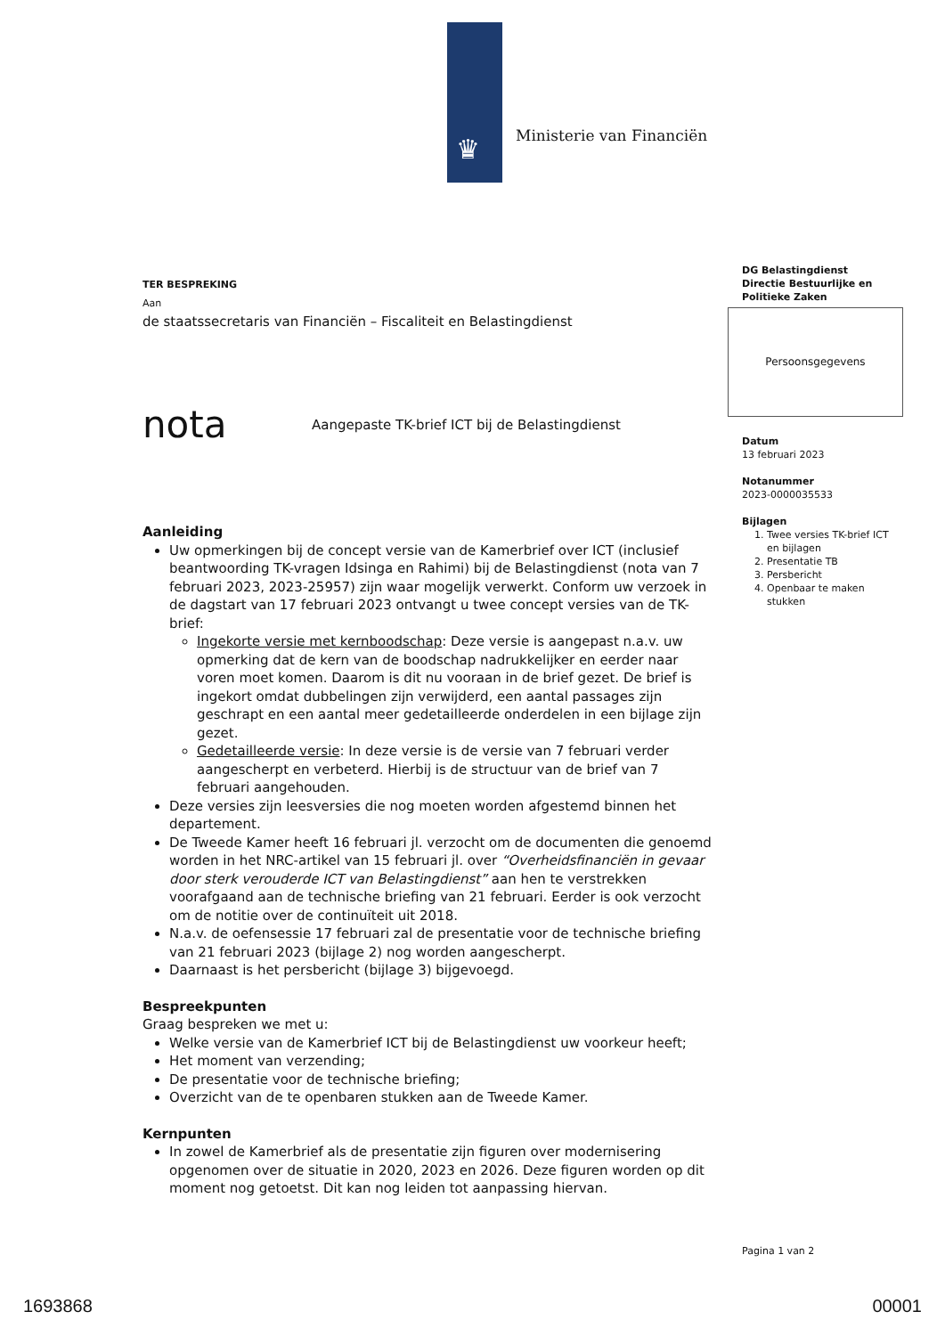♛ Ministerie van Financiën
TER BESPREKING
Aan
de staatssecretaris van Financiën – Fiscaliteit en Belastingdienst
nota Aangepaste TK-brief ICT bij de Belastingdienst
Aanleiding
Uw opmerkingen bij de concept versie van de Kamerbrief over ICT (inclusief beantwoording TK-vragen Idsinga en Rahimi) bij de Belastingdienst (nota van 7 februari 2023, 2023-25957) zijn waar mogelijk verwerkt. Conform uw verzoek in de dagstart van 17 februari 2023 ontvangt u twee concept versies van de TK-brief:
Ingekorte versie met kernboodschap: Deze versie is aangepast n.a.v. uw opmerking dat de kern van de boodschap nadrukkelijker en eerder naar voren moet komen. Daarom is dit nu vooraan in de brief gezet. De brief is ingekort omdat dubbelingen zijn verwijderd, een aantal passages zijn geschrapt en een aantal meer gedetailleerde onderdelen in een bijlage zijn gezet.
Gedetailleerde versie: In deze versie is de versie van 7 februari verder aangescherpt en verbeterd. Hierbij is de structuur van de brief van 7 februari aangehouden.
Deze versies zijn leesversies die nog moeten worden afgestemd binnen het departement.
De Tweede Kamer heeft 16 februari jl. verzocht om de documenten die genoemd worden in het NRC-artikel van 15 februari jl. over “Overheidsfinanciën in gevaar door sterk verouderde ICT van Belastingdienst” aan hen te verstrekken voorafgaand aan de technische briefing van 21 februari. Eerder is ook verzocht om de notitie over de continuïteit uit 2018.
N.a.v. de oefensessie 17 februari zal de presentatie voor de technische briefing van 21 februari 2023 (bijlage 2) nog worden aangescherpt.
Daarnaast is het persbericht (bijlage 3) bijgevoegd.
Bespreekpunten
Graag bespreken we met u:
Welke versie van de Kamerbrief ICT bij de Belastingdienst uw voorkeur heeft;
Het moment van verzending;
De presentatie voor de technische briefing;
Overzicht van de te openbaren stukken aan de Tweede Kamer.
Kernpunten
In zowel de Kamerbrief als de presentatie zijn figuren over modernisering opgenomen over de situatie in 2020, 2023 en 2026. Deze figuren worden op dit moment nog getoetst. Dit kan nog leiden tot aanpassing hiervan.
DG Belastingdienst
Directie Bestuurlijke en Politieke Zaken
Persoonsgegevens
Datum
13 februari 2023
Notanummer
2023-0000035533
Bijlagen
1. Twee versies TK-brief ICT en bijlagen
2. Presentatie TB
3. Persbericht
4. Openbaar te maken stukken
Pagina 1 van 2
1693868 00001